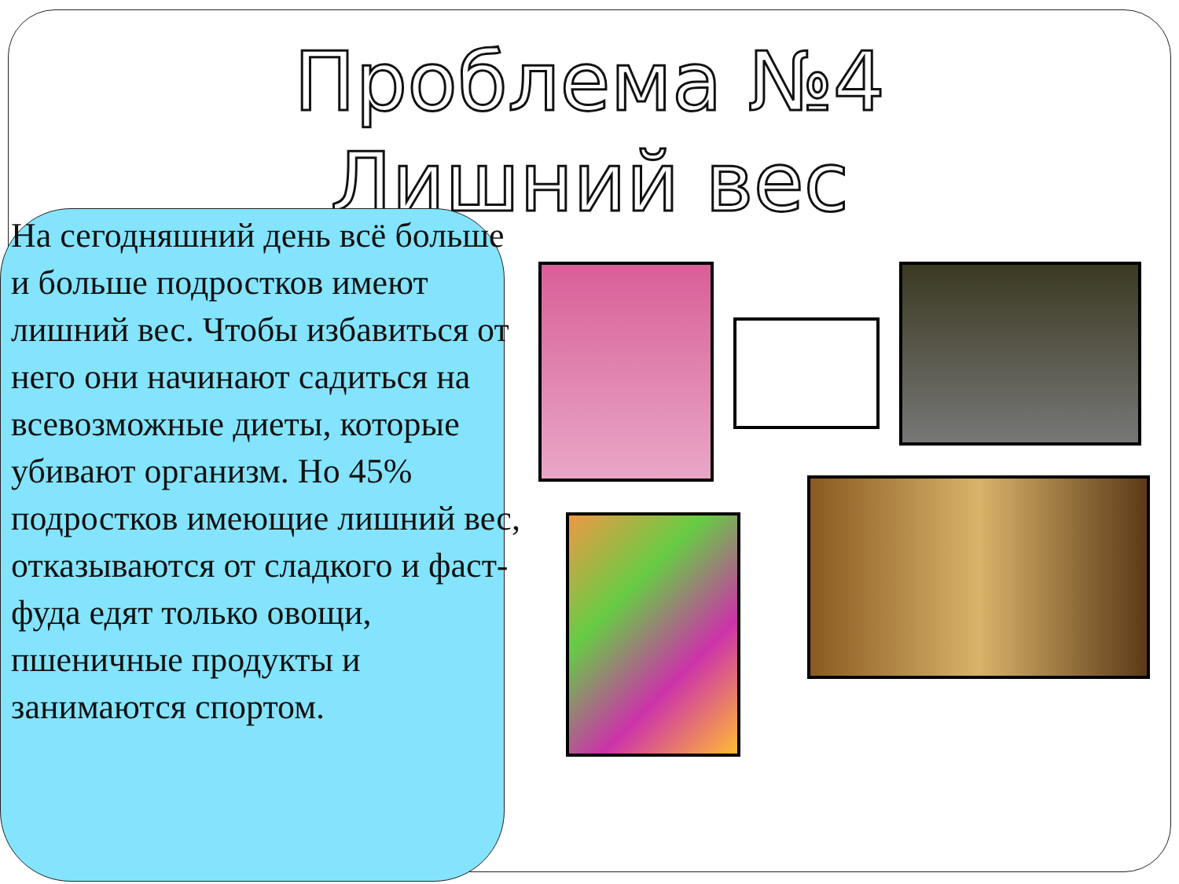Проблема №4
Лишний вес
На сегодняшний день всё больше и больше подростков имеют лишний вес. Чтобы избавиться от него они начинают садиться на всевозможные диеты, которые убивают организм. Но 45% подростков имеющие лишний вес, отказываются от сладкого и фаст-фуда едят только овощи, пшеничные продукты и занимаются спортом.